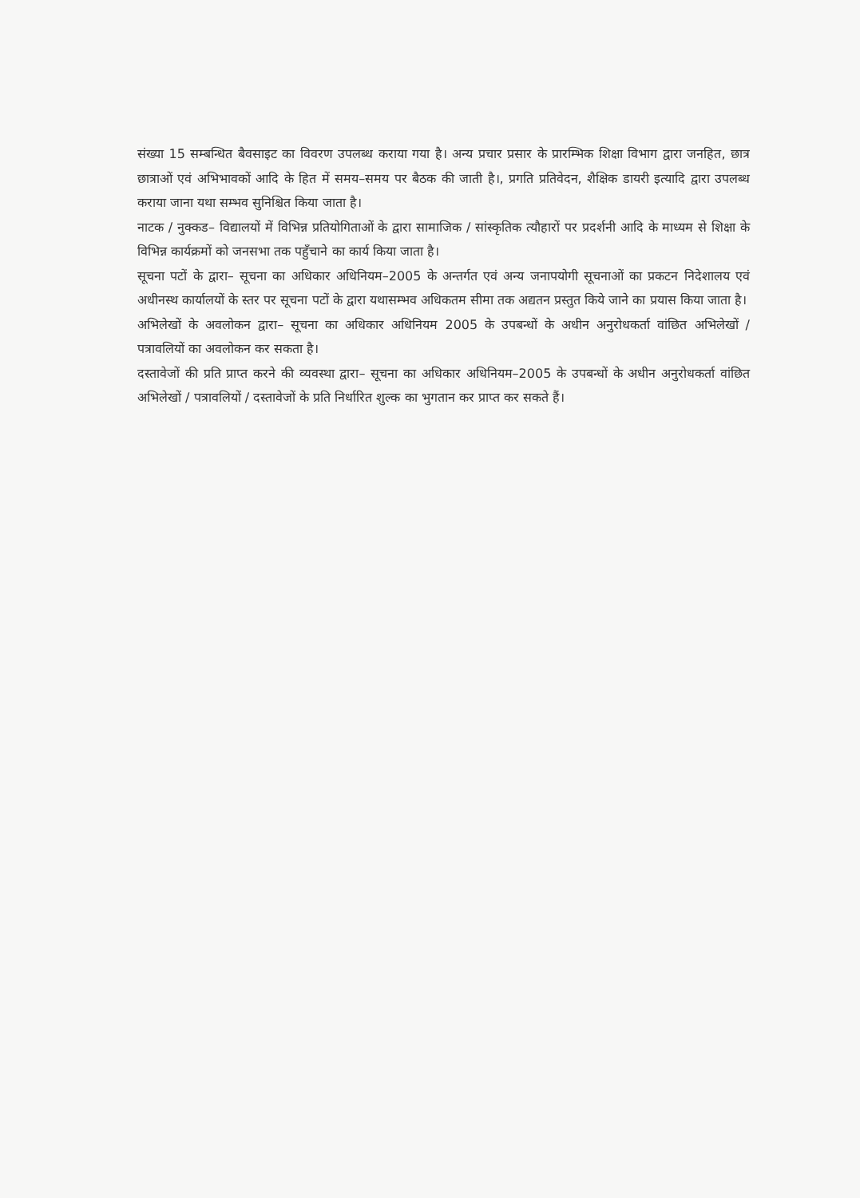संख्या 15 सम्बन्धित बैवसाइट का विवरण उपलब्ध कराया गया है। अन्य प्रचार प्रसार के प्रारम्भिक शिक्षा विभाग द्वारा जनहित, छात्र छात्राओं एवं अभिभावकों आदि के हित में समय–समय पर बैठक की जाती है।, प्रगति प्रतिवेदन, शैक्षिक डायरी इत्यादि द्वारा उपलब्ध कराया जाना यथा सम्भव सुनिश्चित किया जाता है।
नाटक / नुक्कड– विद्यालयों में विभिन्न प्रतियोगिताओं के द्वारा सामाजिक / सांस्कृतिक त्यौहारों पर प्रदर्शनी आदि के माध्यम से शिक्षा के विभिन्न कार्यक्रमों को जनसभा तक पहुँचाने का कार्य किया जाता है।
सूचना पटों के द्वारा– सूचना का अधिकार अधिनियम–2005 के अन्तर्गत एवं अन्य जनापयोगी सूचनाओं का प्रकटन निदेशालय एवं अधीनस्थ कार्यालयों के स्तर पर सूचना पटों के द्वारा यथासम्भव अधिकतम सीमा तक अद्यतन प्रस्तुत किये जाने का प्रयास किया जाता है।
अभिलेखों के अवलोकन द्वारा– सूचना का अधिकार अधिनियम 2005 के उपबन्धों के अधीन अनुरोधकर्ता वांछित अभिलेखों / पत्रावलियों का अवलोकन कर सकता है।
दस्तावेजों की प्रति प्राप्त करने की व्यवस्था द्वारा– सूचना का अधिकार अधिनियम–2005 के उपबन्धों के अधीन अनुरोधकर्ता वांछित अभिलेखों / पत्रावलियों / दस्तावेजों के प्रति निर्धारित शुल्क का भुगतान कर प्राप्त कर सकते हैं।